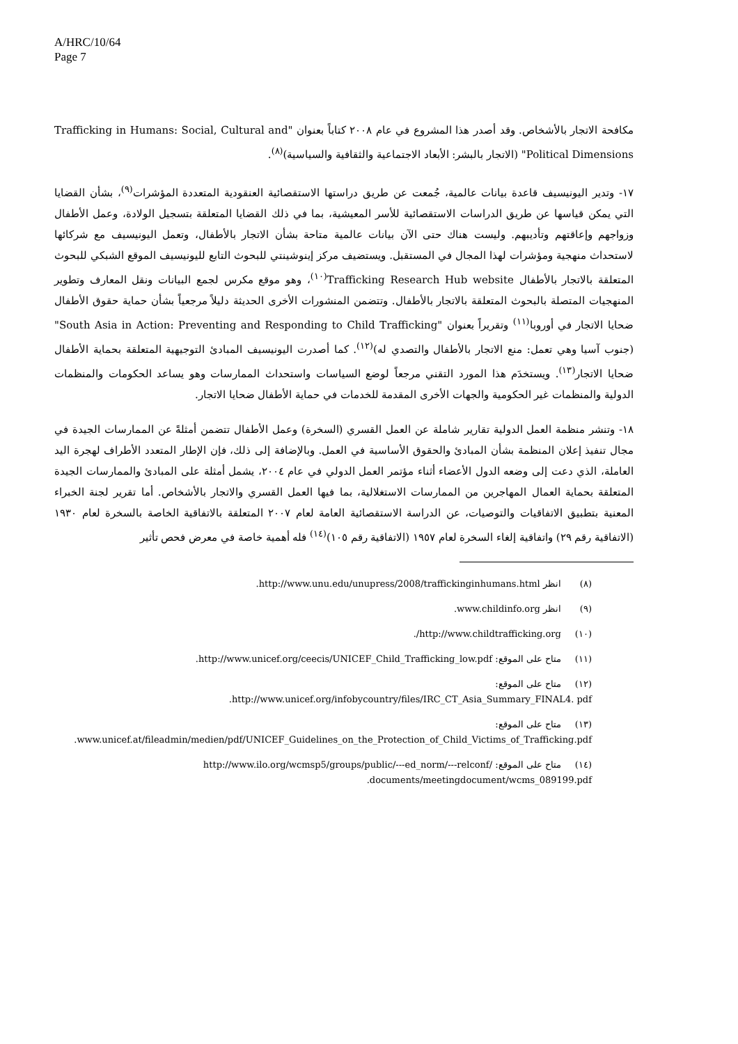A/HRC/10/64
Page 7
مكافحة الاتجار بالأشخاص. وقد أصدر هذا المشروع في عام ٢٠٠٨ كتاباً بعنوان "Trafficking in Humans: Social, Cultural and Political Dimensions" (الاتجار بالبشر: الأبعاد الاجتماعية والثقافية والسياسية)<sup>(٨)</sup>.
١٧- وتدير اليونيسيف قاعدة بيانات عالمية، جُمعت عن طريق دراستها الاستقصائية العنقودية المتعددة المؤشرات<sup>(٩)</sup>، بشأن القضايا التي يمكن قياسها عن طريق الدراسات الاستقصائية للأسر المعيشية، بما في ذلك القضايا المتعلقة بتسجيل الولادة، وعمل الأطفال وزواجهم وإعاقتهم وتأديبهم. وليست هناك حتى الآن بيانات عالمية متاحة بشأن الاتجار بالأطفال، وتعمل اليونيسيف مع شركائها لاستحداث منهجية ومؤشرات لهذا المجال في المستقبل. ويستضيف مركز إينوشينتي للبحوث التابع لليونيسيف الموقع الشبكي للبحوث المتعلقة بالاتجار بالأطفال Trafficking Research Hub website<sup>(١٠)</sup>، وهو موقع مكرس لجمع البيانات ونقل المعارف وتطوير المنهجيات المتصلة بالبحوث المتعلقة بالاتجار بالأطفال. وتتضمن المنشورات الأخرى الحديثة دليلاً مرجعياً بشأن حماية حقوق الأطفال ضحايا الاتجار في أوروبا<sup>(١١)</sup> وتقريراً بعنوان "South Asia in Action: Preventing and Responding to Child Trafficking" (جنوب آسيا وهي تعمل: منع الاتجار بالأطفال والتصدي له)<sup>(١٢)</sup>. كما أصدرت اليونيسيف المبادئ التوجيهية المتعلقة بحماية الأطفال ضحايا الاتجار<sup>(١٣)</sup>. ويستخدَم هذا المورد التقني مرجعاً لوضع السياسات واستحداث الممارسات وهو يساعد الحكومات والمنظمات الدولية والمنظمات غير الحكومية والجهات الأخرى المقدمة للخدمات في حماية الأطفال ضحايا الاتجار.
١٨- وتنشر منظمة العمل الدولية تقارير شاملة عن العمل القسري (السخرة) وعمل الأطفال تتضمن أمثلةً عن الممارسات الجيدة في مجال تنفيذ إعلان المنظمة بشأن المبادئ والحقوق الأساسية في العمل. وبالإضافة إلى ذلك، فإن الإطار المتعدد الأطراف لهجرة اليد العاملة، الذي دعت إلى وضعه الدول الأعضاء أثناء مؤتمر العمل الدولي في عام ٢٠٠٤، يشمل أمثلة على المبادئ والممارسات الجيدة المتعلقة بحماية العمال المهاجرين من الممارسات الاستغلالية، بما فيها العمل القسري والاتجار بالأشخاص. أما تقرير لجنة الخبراء المعنية بتطبيق الاتفاقيات والتوصيات، عن الدراسة الاستقصائية العامة لعام ٢٠٠٧ المتعلقة بالاتفاقية الخاصة بالسخرة لعام ١٩٣٠ (الاتفاقية رقم ٢٩) واتفاقية إلغاء السخرة لعام ١٩٥٧ (الاتفاقية رقم ١٠٥)<sup>(١٤)</sup> فله أهمية خاصة في معرض فحص تأثير
(٨) انظر http://www.unu.edu/unupress/2008/traffickinginhumans.html.
(٩) انظر www.childinfo.org.
(١٠) http://www.childtrafficking.org/.
(١١) متاح على الموقع: http://www.unicef.org/ceecis/UNICEF_Child_Trafficking_low.pdf.
(١٢) متاح على الموقع:
http://www.unicef.org/infobycountry/files/IRC_CT_Asia_Summary_FINAL4. pdf.
(١٣) متاح على الموقع:
www.unicef.at/fileadmin/medien/pdf/UNICEF_Guidelines_on_the_Protection_of_Child_Victims_of_Trafficking.pdf.
(١٤) متاح على الموقع: http://www.ilo.org/wcmsp5/groups/public/---ed_norm/---relconf/ documents/meetingdocument/wcms_089199.pdf.